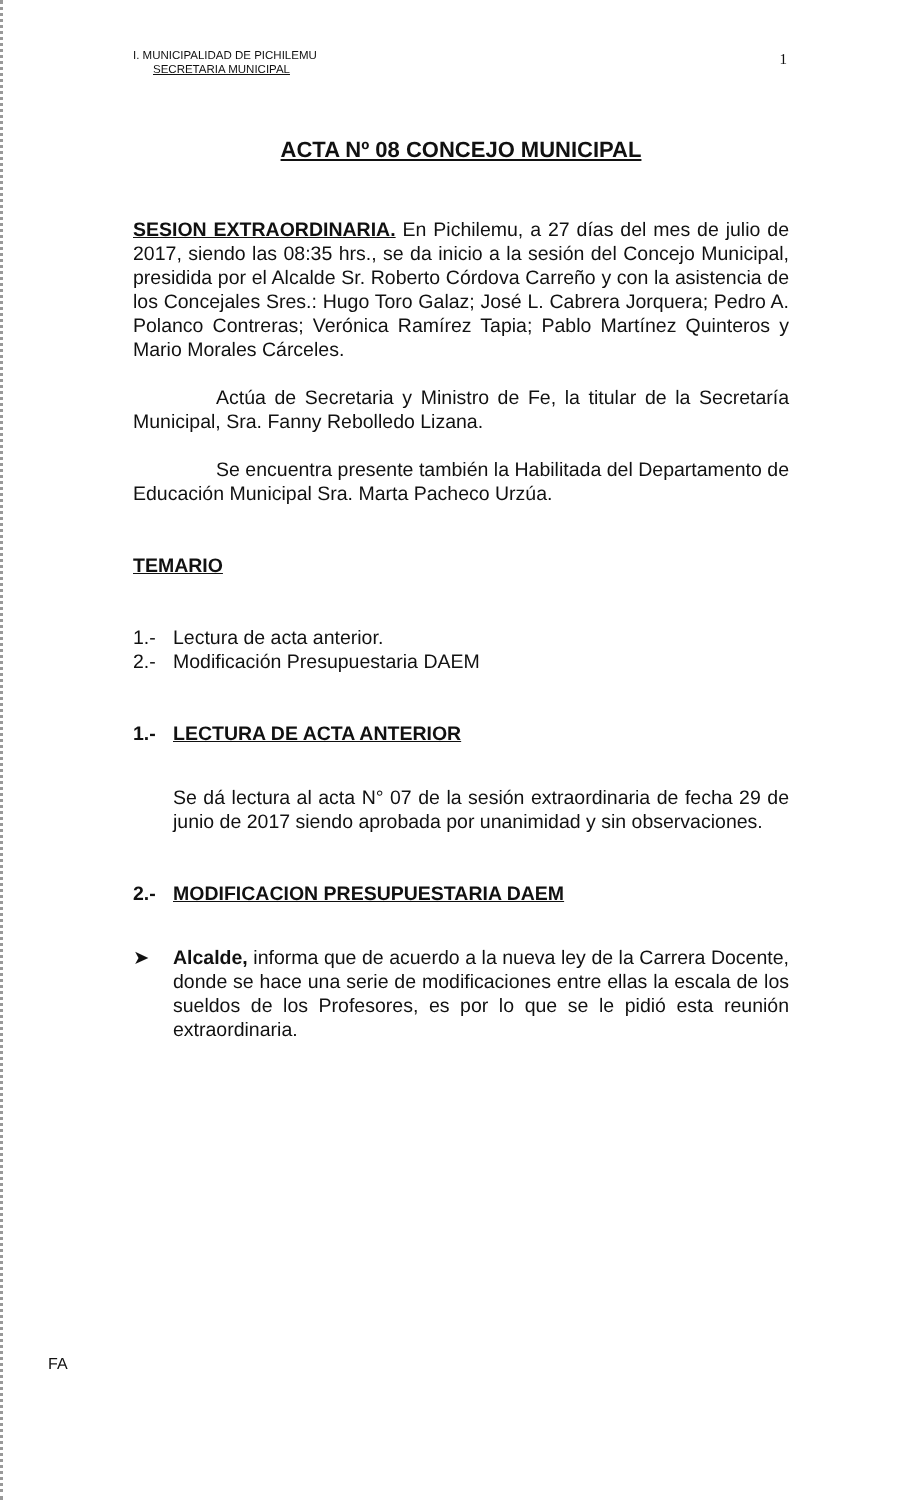I. MUNICIPALIDAD DE PICHILEMU
SECRETARIA MUNICIPAL
1
ACTA Nº 08 CONCEJO MUNICIPAL
SESION EXTRAORDINARIA. En Pichilemu, a 27 días del mes de julio de 2017, siendo las 08:35 hrs., se da inicio a la sesión del Concejo Municipal, presidida por el Alcalde Sr. Roberto Córdova Carreño y con la asistencia de los Concejales Sres.: Hugo Toro Galaz; José L. Cabrera Jorquera; Pedro A. Polanco Contreras; Verónica Ramírez Tapia; Pablo Martínez Quinteros y Mario Morales Cárceles.
Actúa de Secretaria y Ministro de Fe, la titular de la Secretaría Municipal, Sra. Fanny Rebolledo Lizana.
Se encuentra presente también la Habilitada del Departamento de Educación Municipal Sra. Marta Pacheco Urzúa.
TEMARIO
1.- Lectura de acta anterior.
2.- Modificación Presupuestaria DAEM
1.- LECTURA DE ACTA ANTERIOR
Se dá lectura al acta N° 07 de la sesión extraordinaria de fecha 29 de junio de 2017 siendo aprobada por unanimidad y sin observaciones.
2.- MODIFICACION PRESUPUESTARIA DAEM
➤ Alcalde, informa que de acuerdo a la nueva ley de la Carrera Docente, donde se hace una serie de modificaciones entre ellas la escala de los sueldos de los Profesores, es por lo que se le pidió esta reunión extraordinaria.
FA